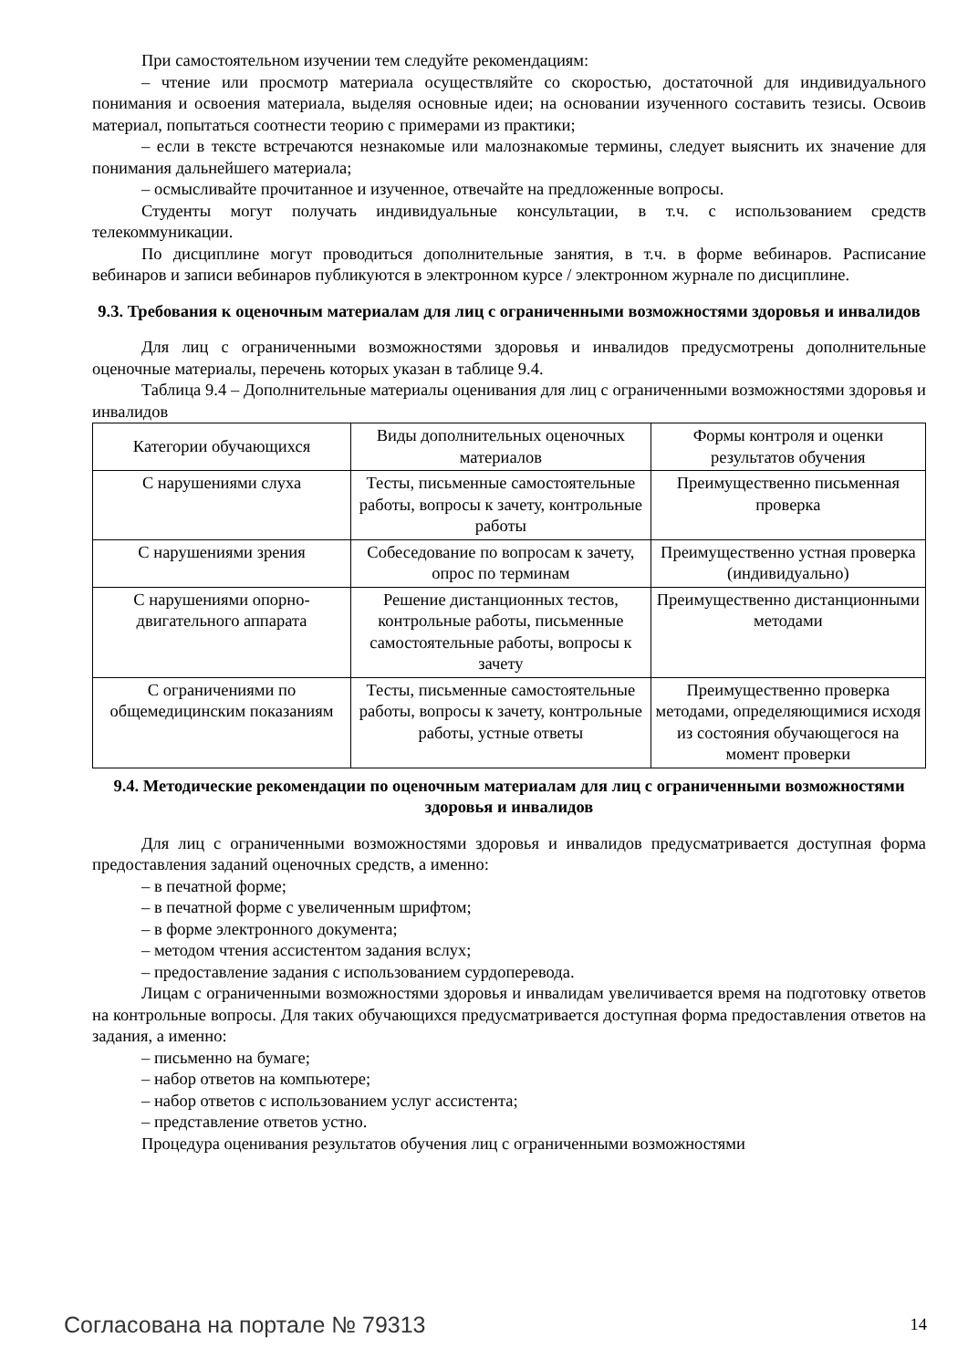При самостоятельном изучении тем следуйте рекомендациям:
– чтение или просмотр материала осуществляйте со скоростью, достаточной для индивидуального понимания и освоения материала, выделяя основные идеи; на основании изученного составить тезисы. Освоив материал, попытаться соотнести теорию с примерами из практики;
– если в тексте встречаются незнакомые или малознакомые термины, следует выяснить их значение для понимания дальнейшего материала;
– осмысливайте прочитанное и изученное, отвечайте на предложенные вопросы.
Студенты могут получать индивидуальные консультации, в т.ч. с использованием средств телекоммуникации.
По дисциплине могут проводиться дополнительные занятия, в т.ч. в форме вебинаров. Расписание вебинаров и записи вебинаров публикуются в электронном курсе / электронном журнале по дисциплине.
9.3. Требования к оценочным материалам для лиц с ограниченными возможностями здоровья и инвалидов
Для лиц с ограниченными возможностями здоровья и инвалидов предусмотрены дополнительные оценочные материалы, перечень которых указан в таблице 9.4.
Таблица 9.4 – Дополнительные материалы оценивания для лиц с ограниченными возможностями здоровья и инвалидов
| Категории обучающихся | Виды дополнительных оценочных материалов | Формы контроля и оценки результатов обучения |
| С нарушениями слуха | Тесты, письменные самостоятельные работы, вопросы к зачету, контрольные работы | Преимущественно письменная проверка |
| С нарушениями зрения | Собеседование по вопросам к зачету, опрос по терминам | Преимущественно устная проверка (индивидуально) |
| С нарушениями опорно-двигательного аппарата | Решение дистанционных тестов, контрольные работы, письменные самостоятельные работы, вопросы к зачету | Преимущественно дистанционными методами |
| С ограничениями по общемедицинским показаниям | Тесты, письменные самостоятельные работы, вопросы к зачету, контрольные работы, устные ответы | Преимущественно проверка методами, определяющимися исходя из состояния обучающегося на момент проверки |
9.4. Методические рекомендации по оценочным материалам для лиц с ограниченными возможностями здоровья и инвалидов
Для лиц с ограниченными возможностями здоровья и инвалидов предусматривается доступная форма предоставления заданий оценочных средств, а именно:
– в печатной форме;
– в печатной форме с увеличенным шрифтом;
– в форме электронного документа;
– методом чтения ассистентом задания вслух;
– предоставление задания с использованием сурдоперевода.
Лицам с ограниченными возможностями здоровья и инвалидам увеличивается время на подготовку ответов на контрольные вопросы. Для таких обучающихся предусматривается доступная форма предоставления ответов на задания, а именно:
– письменно на бумаге;
– набор ответов на компьютере;
– набор ответов с использованием услуг ассистента;
– представление ответов устно.
Процедура оценивания результатов обучения лиц с ограниченными возможностями
Согласована на портале № 79313 14